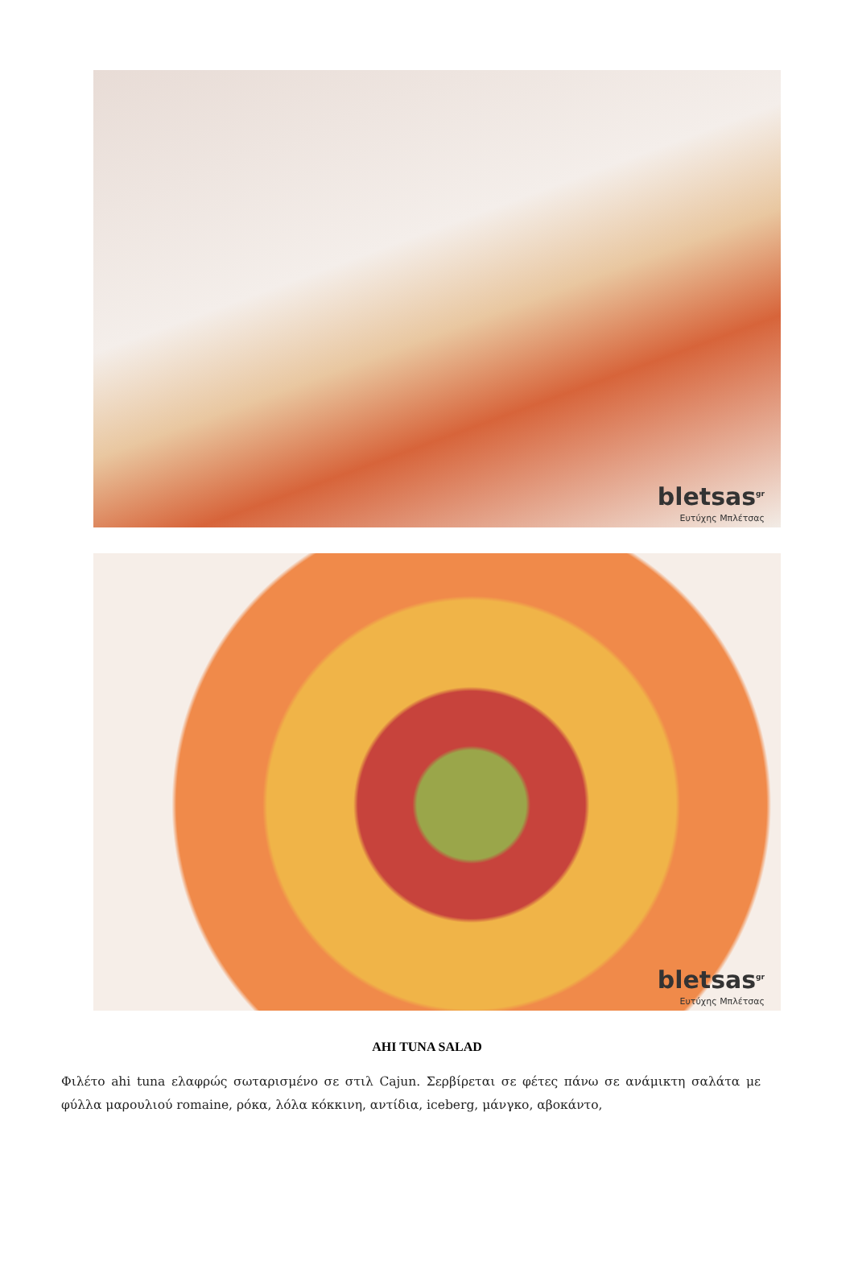bletsas<sup>gr</sup>
Ευτύχης Μπλέτσας
bletsas<sup>gr</sup>
Ευτύχης Μπλέτσας
AHI TUNA SALAD
Φιλέτο ahi tuna ελαφρώς σωταρισμένο σε στιλ Cajun. Σερβίρεται σε φέτες πάνω σε ανάμικτη σαλάτα με φύλλα μαρουλιού romaine, ρόκα, λόλα κόκκινη, αντίδια, iceberg, μάνγκο, αβοκάντο,